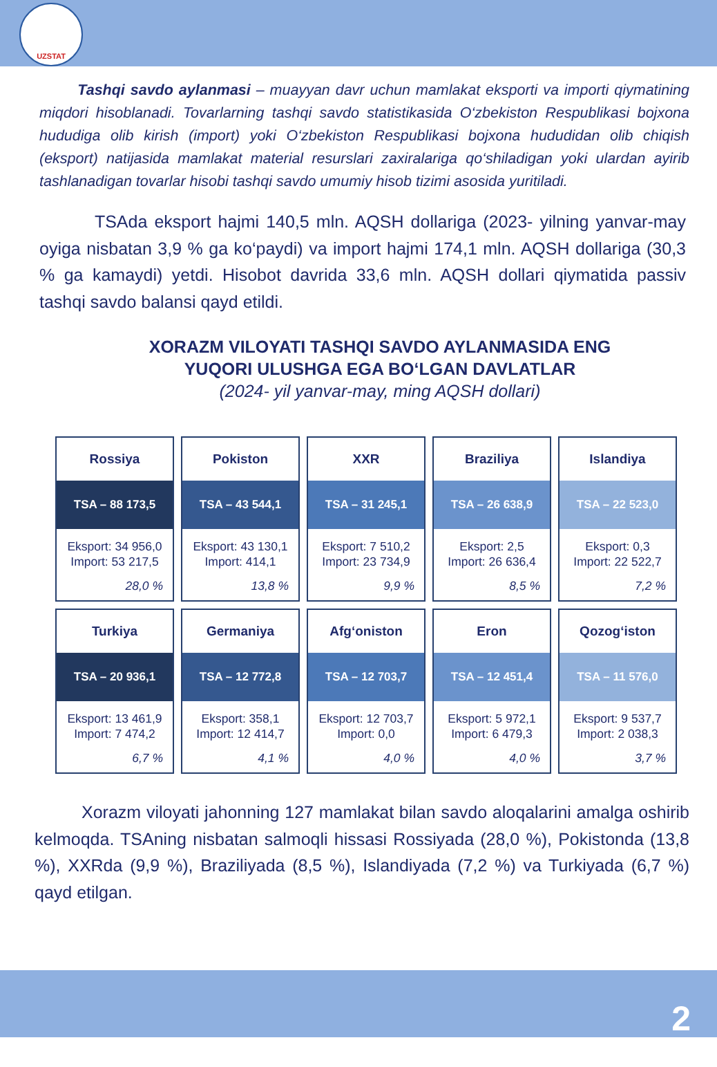UZSTAT
Tashqi savdo aylanmasi – muayyan davr uchun mamlakat eksporti va importi qiymatining miqdori hisoblanadi. Tovarlarning tashqi savdo statistikasida O‘zbekiston Respublikasi bojxona hududiga olib kirish (import) yoki O‘zbekiston Respublikasi bojxona hududidan olib chiqish (eksport) natijasida mamlakat material resurslari zaxiralariga qo‘shiladigan yoki ulardan ayirib tashlanadigan tovarlar hisobi tashqi savdo umumiy hisob tizimi asosida yuritiladi.
TSAda eksport hajmi 140,5 mln. AQSH dollariga (2023- yilning yanvar-may oyiga nisbatan 3,9 % ga ko‘paydi) va import hajmi 174,1 mln. AQSH dollariga (30,3 % ga kamaydi) yetdi. Hisobot davrida 33,6 mln. AQSH dollari qiymatida passiv tashqi savdo balansi qayd etildi.
XORAZM VILOYATI TASHQI SAVDO AYLANMASIDA ENG YUQORI ULUSHGA EGA BO‘LGAN DAVLATLAR
(2024- yil yanvar-may, ming AQSH dollari)
| Rossiya TSA – 88 173,5 Eksport: 34 956,0 Import: 53 217,5 28,0 % | Pokiston TSA – 43 544,1 Eksport: 43 130,1 Import: 414,1 13,8 % | XXR TSA – 31 245,1 Eksport: 7 510,2 Import: 23 734,9 9,9 % | Braziliya TSA – 26 638,9 Eksport: 2,5 Import: 26 636,4 8,5 % | Islandiya TSA – 22 523,0 Eksport: 0,3 Import: 22 522,7 7,2 % |
| Turkiya TSA – 20 936,1 Eksport: 13 461,9 Import: 7 474,2 6,7 % | Germaniya TSA – 12 772,8 Eksport: 358,1 Import: 12 414,7 4,1 % | Afg‘oniston TSA – 12 703,7 Eksport: 12 703,7 Import: 0,0 4,0 % | Eron TSA – 12 451,4 Eksport: 5 972,1 Import: 6 479,3 4,0 % | Qozog‘iston TSA – 11 576,0 Eksport: 9 537,7 Import: 2 038,3 3,7 % |
Xorazm viloyati jahonning 127 mamlakat bilan savdo aloqalarini amalga oshirib kelmoqda. TSAning nisbatan salmoqli hissasi Rossiyada (28,0 %), Pokistonda (13,8 %), XXRda (9,9 %), Braziliyada (8,5 %), Islandiyada (7,2 %) va Turkiyada (6,7 %) qayd etilgan.
2